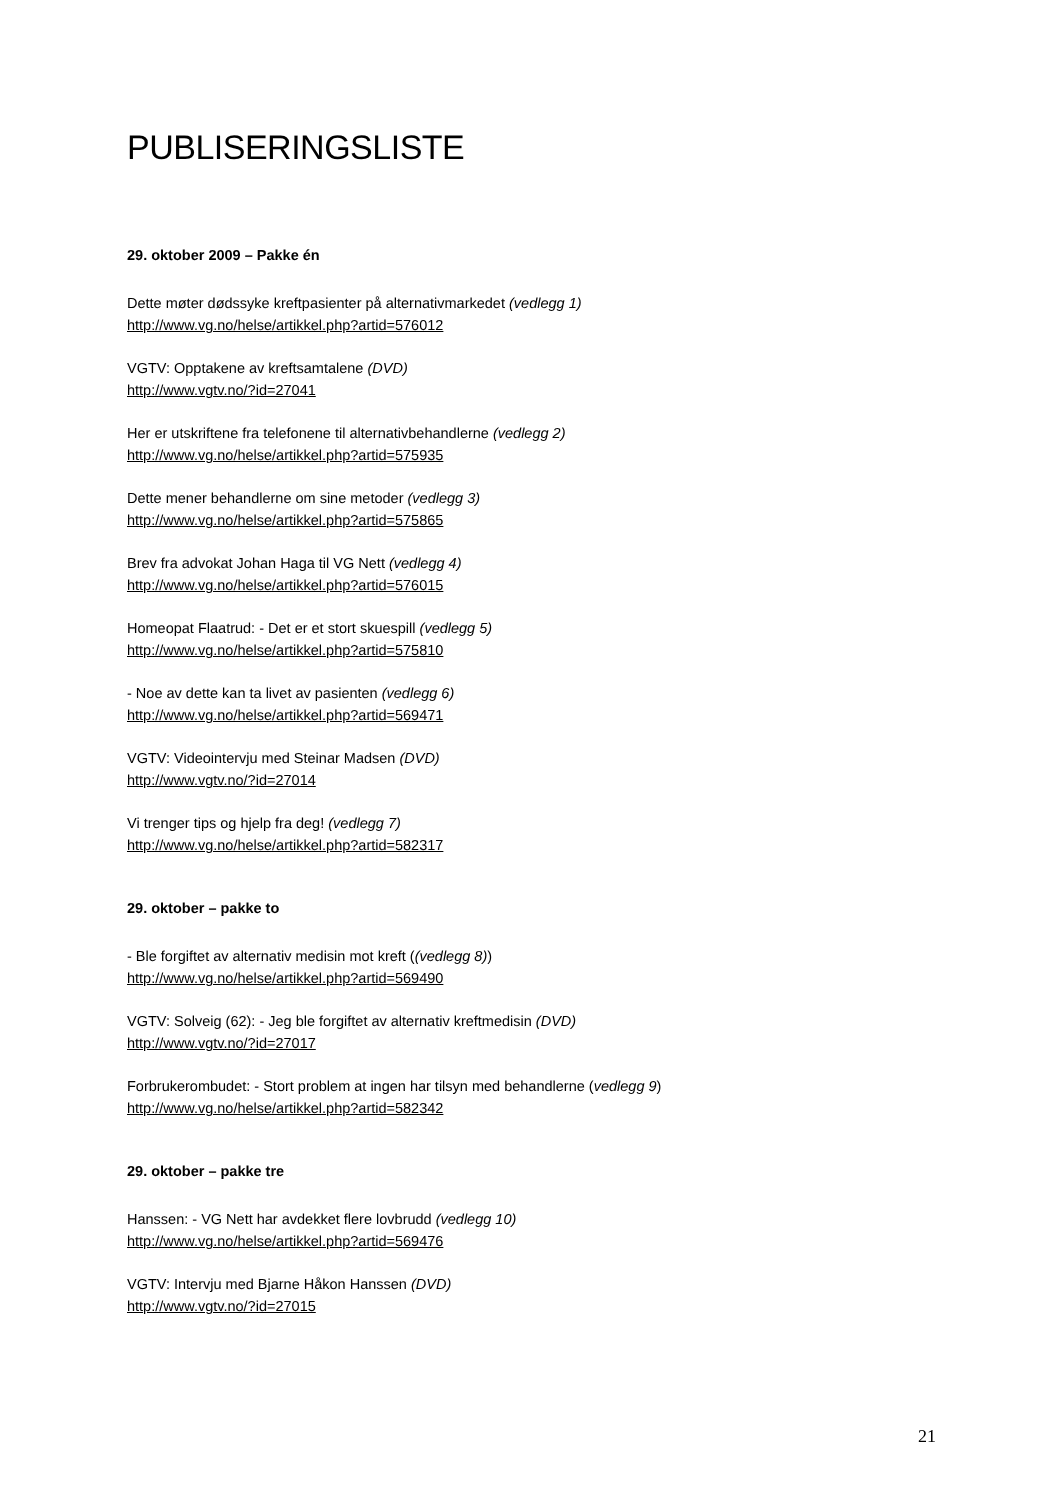PUBLISERINGSLISTE
29. oktober 2009 – Pakke én
Dette møter dødssyke kreftpasienter på alternativmarkedet (vedlegg 1)
http://www.vg.no/helse/artikkel.php?artid=576012
VGTV: Opptakene av kreftsamtalene (DVD)
http://www.vgtv.no/?id=27041
Her er utskriftene fra telefonene til alternativbehandlerne (vedlegg 2)
http://www.vg.no/helse/artikkel.php?artid=575935
Dette mener behandlerne om sine metoder (vedlegg 3)
http://www.vg.no/helse/artikkel.php?artid=575865
Brev fra advokat Johan Haga til VG Nett (vedlegg 4)
http://www.vg.no/helse/artikkel.php?artid=576015
Homeopat Flaatrud: - Det er et stort skuespill (vedlegg 5)
http://www.vg.no/helse/artikkel.php?artid=575810
- Noe av dette kan ta livet av pasienten (vedlegg 6)
http://www.vg.no/helse/artikkel.php?artid=569471
VGTV: Videointervju med Steinar Madsen (DVD)
http://www.vgtv.no/?id=27014
Vi trenger tips og hjelp fra deg! (vedlegg 7)
http://www.vg.no/helse/artikkel.php?artid=582317
29. oktober – pakke to
- Ble forgiftet av alternativ medisin mot kreft ((vedlegg 8))
http://www.vg.no/helse/artikkel.php?artid=569490
VGTV: Solveig (62): - Jeg ble forgiftet av alternativ kreftmedisin (DVD)
http://www.vgtv.no/?id=27017
Forbrukerombudet: - Stort problem at ingen har tilsyn med behandlerne (vedlegg 9)
http://www.vg.no/helse/artikkel.php?artid=582342
29. oktober – pakke tre
Hanssen: - VG Nett har avdekket flere lovbrudd (vedlegg 10)
http://www.vg.no/helse/artikkel.php?artid=569476
VGTV: Intervju med Bjarne Håkon Hanssen (DVD)
http://www.vgtv.no/?id=27015
21